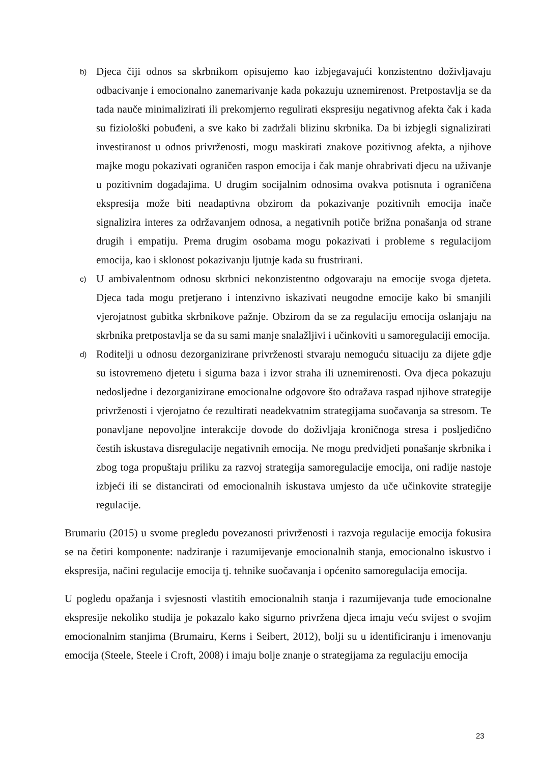b)
Djeca čiji odnos sa skrbnikom opisujemo kao izbjegavajući konzistentno doživljavaju odbacivanje i emocionalno zanemarivanje kada pokazuju uznemirenost. Pretpostavlja se da tada nauče minimalizirati ili prekomjerno regulirati ekspresiju negativnog afekta čak i kada su fiziološki pobuđeni, a sve kako bi zadržali blizinu skrbnika. Da bi izbjegli signalizirati investiranost u odnos privrženosti, mogu maskirati znakove pozitivnog afekta, a njihove majke mogu pokazivati ograničen raspon emocija i čak manje ohrabrivati djecu na uživanje u pozitivnim događajima. U drugim socijalnim odnosima ovakva potisnuta i ograničena ekspresija može biti neadaptivna obzirom da pokazivanje pozitivnih emocija inače signalizira interes za održavanjem odnosa, a negativnih potiče brižna ponašanja od strane drugih i empatiju. Prema drugim osobama mogu pokazivati i probleme s regulacijom emocija, kao i sklonost pokazivanju ljutnje kada su frustrirani.
c)
U ambivalentnom odnosu skrbnici nekonzistentno odgovaraju na emocije svoga djeteta. Djeca tada mogu pretjerano i intenzivno iskazivati neugodne emocije kako bi smanjili vjerojatnost gubitka skrbnikove pažnje. Obzirom da se za regulaciju emocija oslanjaju na skrbnika pretpostavlja se da su sami manje snalažljivi i učinkoviti u samoregulaciji emocija.
d)
Roditelji u odnosu dezorganizirane privrženosti stvaraju nemoguću situaciju za dijete gdje su istovremeno djetetu i sigurna baza i izvor straha ili uznemirenosti. Ova djeca pokazuju nedosljedne i dezorganizirane emocionalne odgovore što odražava raspad njihove strategije privrženosti i vjerojatno će rezultirati neadekvatnim strategijama suočavanja sa stresom. Te ponavljane nepovoljne interakcije dovode do doživljaja kroničnoga stresa i posljedično čestih iskustava disregulacije negativnih emocija. Ne mogu predvidjeti ponašanje skrbnika i zbog toga propuštaju priliku za razvoj strategija samoregulacije emocija, oni radije nastoje izbjeći ili se distancirati od emocionalnih iskustava umjesto da uče učinkovite strategije regulacije.
Brumariu (2015) u svome pregledu povezanosti privrženosti i razvoja regulacije emocija fokusira se na četiri komponente: nadziranje i razumijevanje emocionalnih stanja, emocionalno iskustvo i ekspresija, načini regulacije emocija tj. tehnike suočavanja i općenito samoregulacija emocija.
U pogledu opažanja i svjesnosti vlastitih emocionalnih stanja i razumijevanja tuđe emocionalne ekspresije nekoliko studija je pokazalo kako sigurno privržena djeca imaju veću svijest o svojim emocionalnim stanjima (Brumairu, Kerns i Seibert, 2012), bolji su u identificiranju i imenovanju emocija (Steele, Steele i Croft, 2008) i imaju bolje znanje o strategijama za regulaciju emocija
23